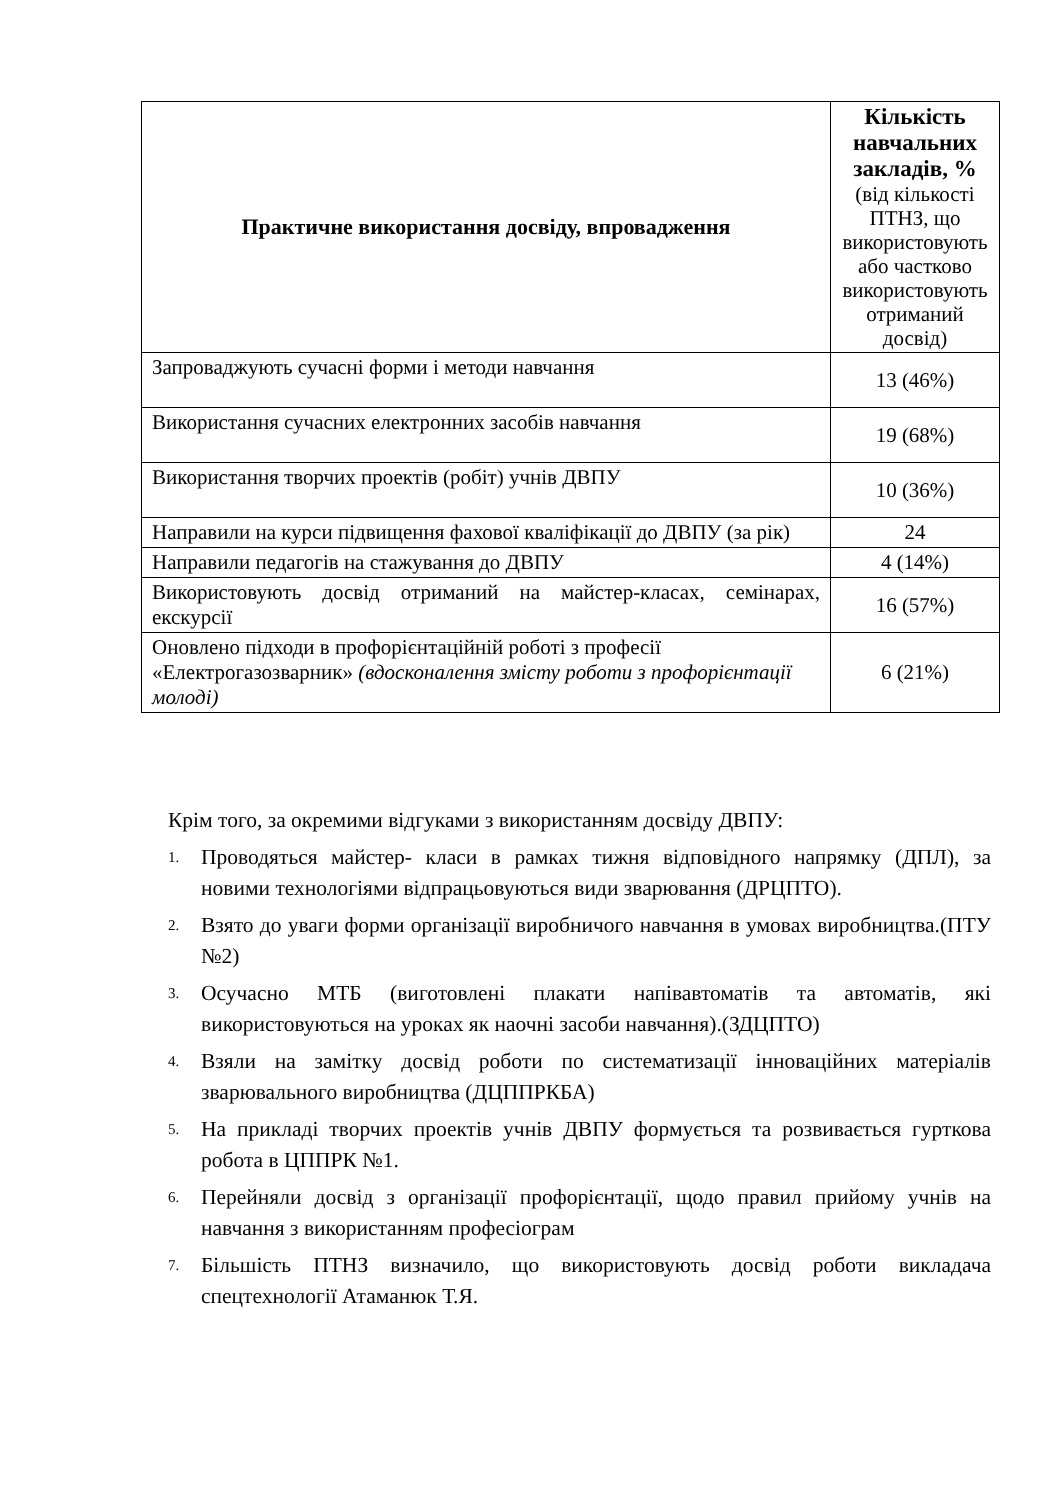| Практичне використання досвіду, впровадження | Кількість навчальних закладів, % (від кількості ПТНЗ, що використовують або частково використовують отриманий досвід) |
| Запроваджують сучасні форми і методи навчання | 13 (46%) |
| Використання сучасних електронних засобів навчання | 19 (68%) |
| Використання творчих проектів (робіт) учнів ДВПУ | 10 (36%) |
| Направили на курси підвищення фахової кваліфікації до ДВПУ (за рік) | 24 |
| Направили педагогів на стажування до ДВПУ | 4 (14%) |
| Використовують досвід отриманий на майстер-класах, семінарах, екскурсії | 16 (57%) |
| Оновлено підходи в профорієнтаційній роботі з професії «Електрогазозварник» (вдосконалення змісту роботи з профорієнтації молоді) | 6 (21%) |
Крім того, за окремими відгуками з використанням досвіду ДВПУ:
1. Проводяться майстер- класи в рамках тижня відповідного напрямку (ДПЛ), за новими технологіями відпрацьовуються види зварювання (ДРЦПТО).
2. Взято до уваги форми організації виробничого навчання в умовах виробництва.(ПТУ №2)
3. Осучасно МТБ (виготовлені плакати напівавтоматів та автоматів, які використовуються на уроках як наочні засоби навчання).(ЗДЦПТО)
4. Взяли на замітку досвід роботи по систематизації інноваційних матеріалів зварювального виробництва (ДЦППРКБА)
5. На прикладі творчих проектів учнів ДВПУ формується та розвивається гурткова робота в ЦППРК №1.
6. Перейняли досвід з організації профорієнтації, щодо правил прийому учнів на навчання з використанням професіограм
7. Більшість ПТНЗ визначило, що використовують досвід роботи викладача спецтехнології Атаманюк Т.Я.